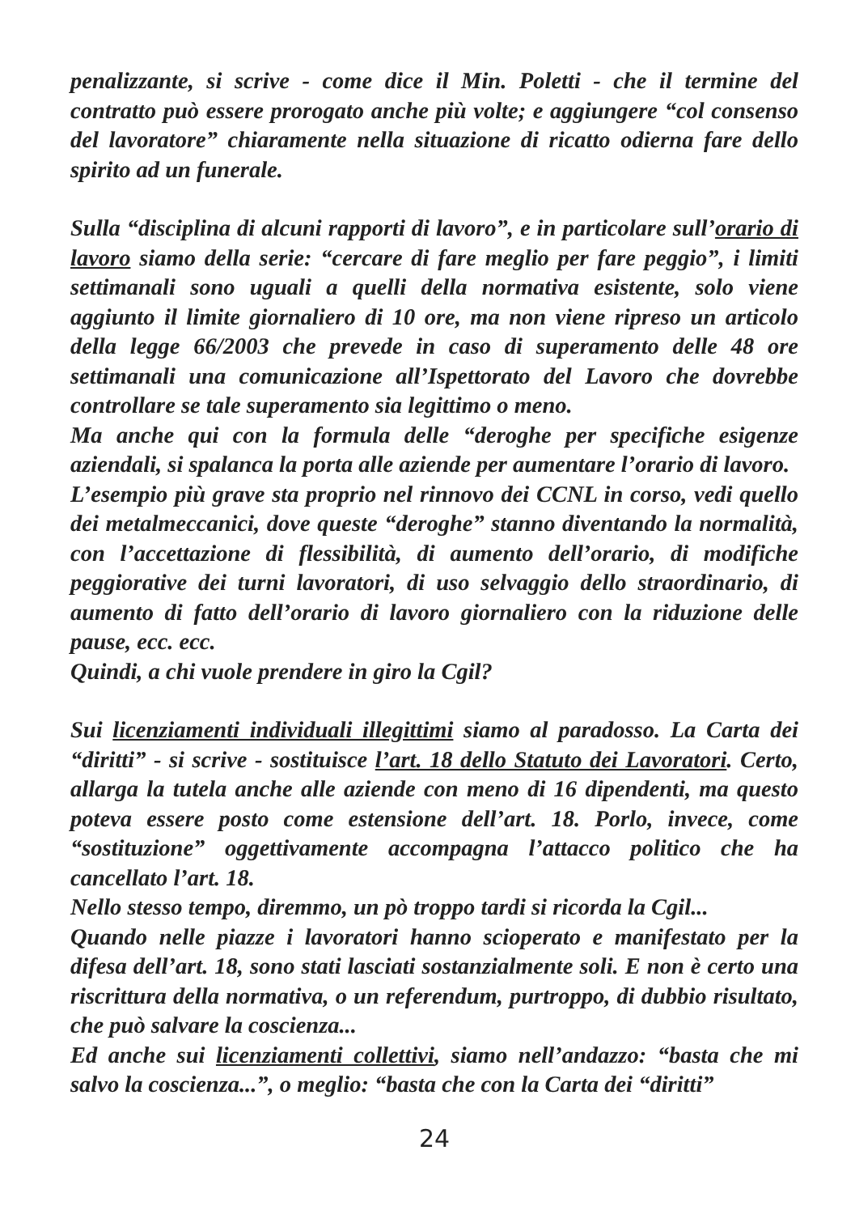penalizzante, si scrive - come dice il Min. Poletti - che il termine del contratto può essere prorogato anche più volte; e aggiungere “col consenso del lavoratore” chiaramente nella situazione di ricatto odierna fare dello spirito ad un funerale.
Sulla “disciplina di alcuni rapporti di lavoro”, e in particolare sull’orario di lavoro siamo della serie: “cercare di fare meglio per fare peggio”, i limiti settimanali sono uguali a quelli della normativa esistente, solo viene aggiunto il limite giornaliero di 10 ore, ma non viene ripreso un articolo della legge 66/2003 che prevede in caso di superamento delle 48 ore settimanali una comunicazione all’Ispettorato del Lavoro che dovrebbe controllare se tale superamento sia legittimo o meno.
Ma anche qui con la formula delle “deroghe per specifiche esigenze aziendali, si spalanca la porta alle aziende per aumentare l’orario di lavoro.
L’esempio più grave sta proprio nel rinnovo dei CCNL in corso, vedi quello dei metalmeccanici, dove queste “deroghe” stanno diventando la normalità, con l’accettazione di flessibilità, di aumento dell’orario, di modifiche peggiorative dei turni lavoratori, di uso selvaggio dello straordinario, di aumento di fatto dell’orario di lavoro giornaliero con la riduzione delle pause, ecc. ecc.
Quindi, a chi vuole prendere in giro la Cgil?
Sui licenziamenti individuali illegittimi siamo al paradosso. La Carta dei “diritti” - si scrive - sostituisce l’art. 18 dello Statuto dei Lavoratori. Certo, allarga la tutela anche alle aziende con meno di 16 dipendenti, ma questo poteva essere posto come estensione dell’art. 18. Porlo, invece, come “sostituzione” oggettivamente accompagna l’attacco politico che ha cancellato l’art. 18.
Nello stesso tempo, diremmo, un pò troppo tardi si ricorda la Cgil...
Quando nelle piazze i lavoratori hanno scioperato e manifestato per la difesa dell’art. 18, sono stati lasciati sostanzialmente soli. E non è certo una riscrittura della normativa, o un referendum, purtroppo, di dubbio risultato, che può salvare la coscienza...
Ed anche sui licenziamenti collettivi, siamo nell’andazzo: “basta che mi salvo la coscienza...”, o meglio: “basta che con la Carta dei “diritti”
24